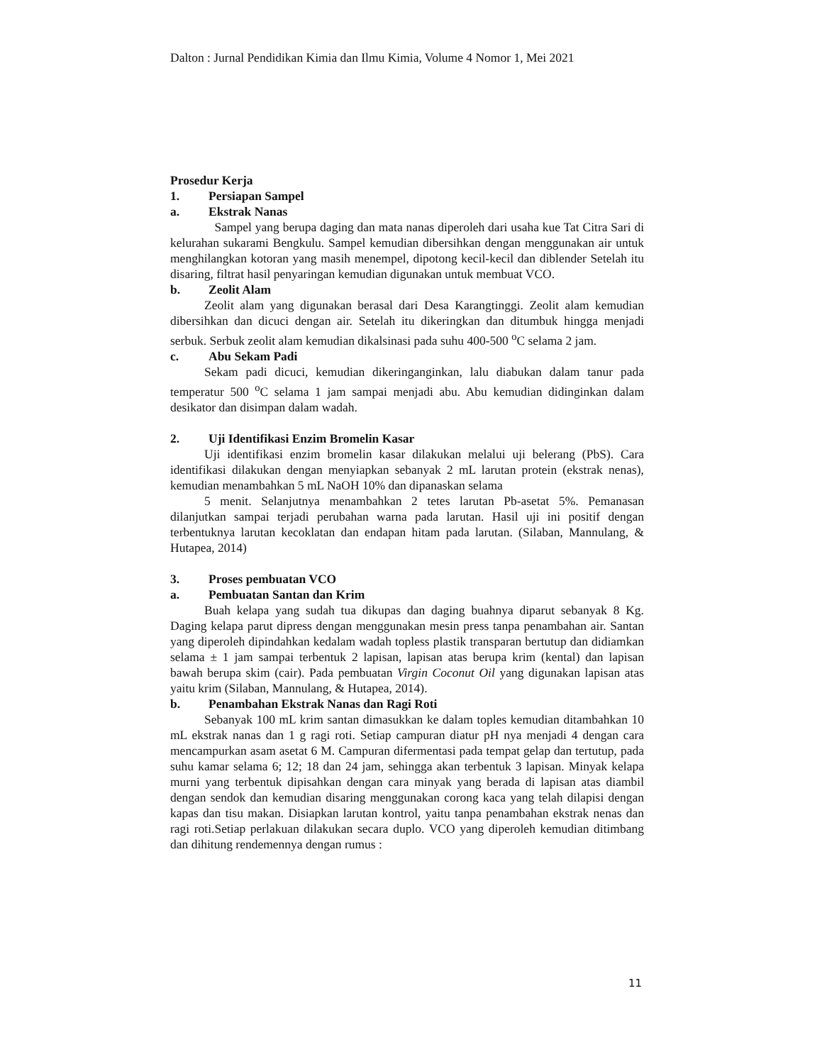Dalton : Jurnal Pendidikan Kimia dan Ilmu Kimia, Volume 4 Nomor 1, Mei 2021
Prosedur Kerja
1. Persiapan Sampel
a. Ekstrak Nanas
Sampel yang berupa daging dan mata nanas diperoleh dari usaha kue Tat Citra Sari di kelurahan sukarami Bengkulu. Sampel kemudian dibersihkan dengan menggunakan air untuk menghilangkan kotoran yang masih menempel, dipotong kecil-kecil dan diblender Setelah itu disaring, filtrat hasil penyaringan kemudian digunakan untuk membuat VCO.
b. Zeolit Alam
Zeolit alam yang digunakan berasal dari Desa Karangtinggi. Zeolit alam kemudian dibersihkan dan dicuci dengan air. Setelah itu dikeringkan dan ditumbuk hingga menjadi serbuk. Serbuk zeolit alam kemudian dikalsinasi pada suhu 400-500 <sup>o</sup>C selama 2 jam.
c. Abu Sekam Padi
Sekam padi dicuci, kemudian dikeringanginkan, lalu diabukan dalam tanur pada temperatur 500 <sup>o</sup>C selama 1 jam sampai menjadi abu. Abu kemudian didinginkan dalam desikator dan disimpan dalam wadah.
2. Uji Identifikasi Enzim Bromelin Kasar
Uji identifikasi enzim bromelin kasar dilakukan melalui uji belerang (PbS). Cara identifikasi dilakukan dengan menyiapkan sebanyak 2 mL larutan protein (ekstrak nenas), kemudian menambahkan 5 mL NaOH 10% dan dipanaskan selama
5 menit. Selanjutnya menambahkan 2 tetes larutan Pb-asetat 5%. Pemanasan dilanjutkan sampai terjadi perubahan warna pada larutan. Hasil uji ini positif dengan terbentuknya larutan kecoklatan dan endapan hitam pada larutan. (Silaban, Mannulang, & Hutapea, 2014)
3. Proses pembuatan VCO
a. Pembuatan Santan dan Krim
Buah kelapa yang sudah tua dikupas dan daging buahnya diparut sebanyak 8 Kg. Daging kelapa parut dipress dengan menggunakan mesin press tanpa penambahan air. Santan yang diperoleh dipindahkan kedalam wadah topless plastik transparan bertutup dan didiamkan selama ± 1 jam sampai terbentuk 2 lapisan, lapisan atas berupa krim (kental) dan lapisan bawah berupa skim (cair). Pada pembuatan Virgin Coconut Oil yang digunakan lapisan atas yaitu krim (Silaban, Mannulang, & Hutapea, 2014).
b. Penambahan Ekstrak Nanas dan Ragi Roti
Sebanyak 100 mL krim santan dimasukkan ke dalam toples kemudian ditambahkan 10 mL ekstrak nanas dan 1 g ragi roti. Setiap campuran diatur pH nya menjadi 4 dengan cara mencampurkan asam asetat 6 M. Campuran difermentasi pada tempat gelap dan tertutup, pada suhu kamar selama 6; 12; 18 dan 24 jam, sehingga akan terbentuk 3 lapisan. Minyak kelapa murni yang terbentuk dipisahkan dengan cara minyak yang berada di lapisan atas diambil dengan sendok dan kemudian disaring menggunakan corong kaca yang telah dilapisi dengan kapas dan tisu makan. Disiapkan larutan kontrol, yaitu tanpa penambahan ekstrak nenas dan ragi roti.Setiap perlakuan dilakukan secara duplo. VCO yang diperoleh kemudian ditimbang dan dihitung rendemennya dengan rumus :
11